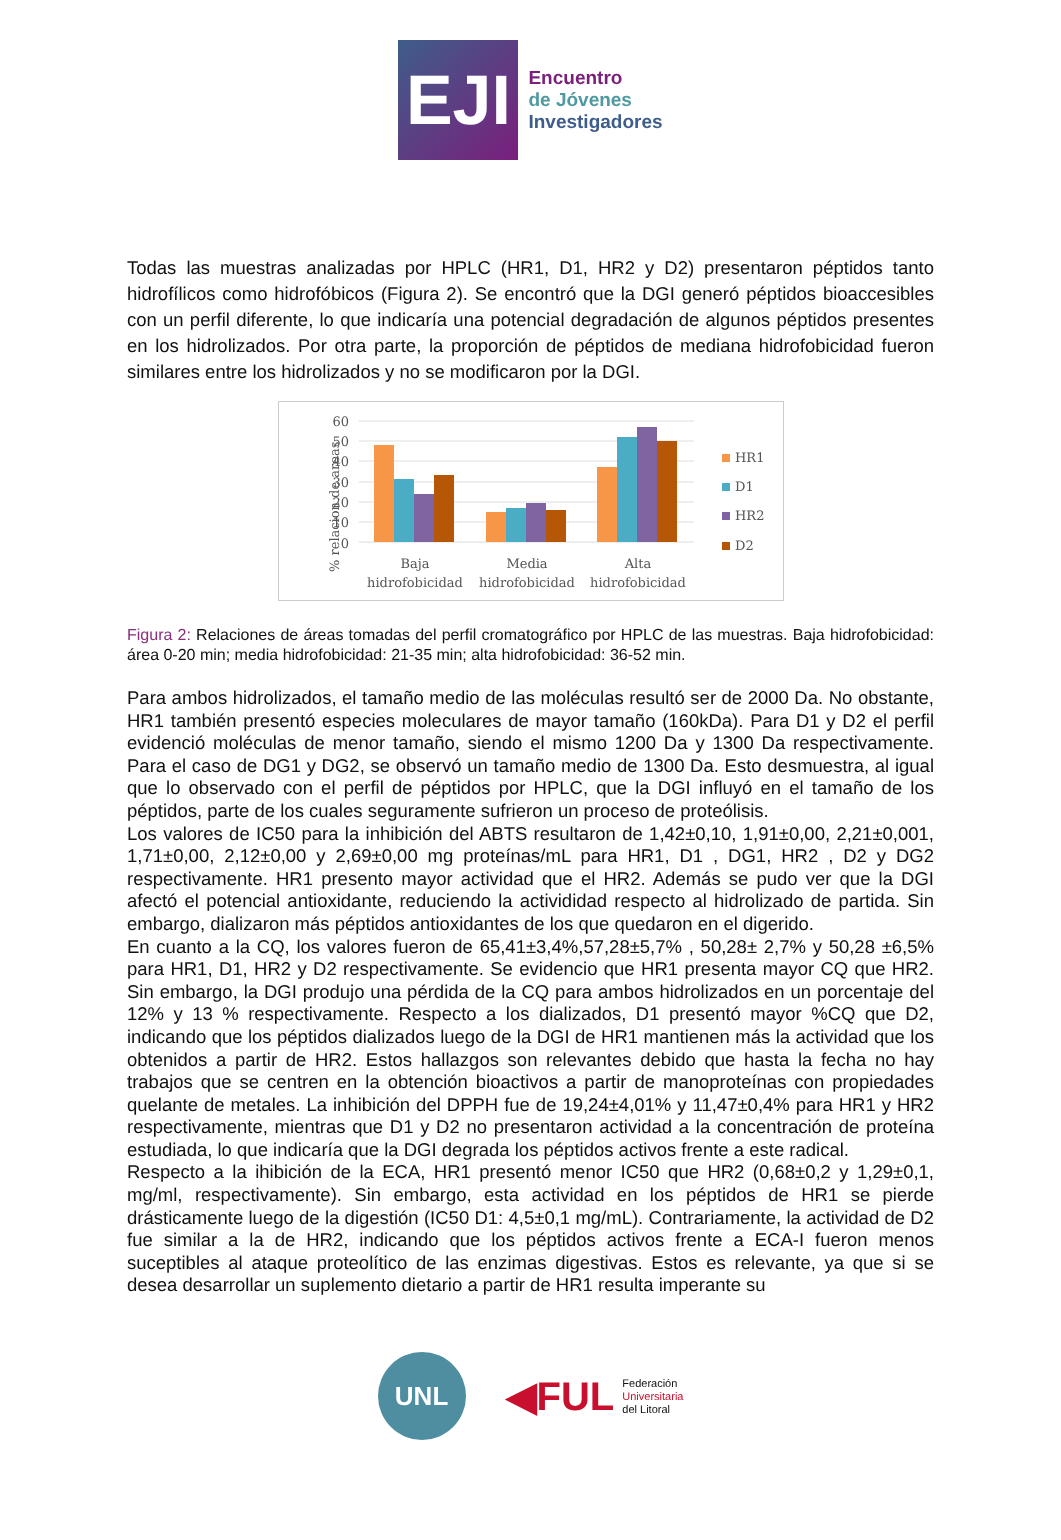EJI
Encuentro
de Jóvenes
Investigadores
Todas las muestras analizadas por HPLC (HR1, D1, HR2 y D2) presentaron péptidos tanto hidrofílicos como hidrofóbicos (Figura 2). Se encontró que la DGI generó péptidos bioaccesibles con un perfil diferente, lo que indicaría una potencial degradación de algunos péptidos presentes en los hidrolizados. Por otra parte, la proporción de péptidos de mediana hidrofobicidad fueron similares entre los hidrolizados y no se modificaron por la DGI.
% relacion de areas
60
50
40
30
20
10
0
Baja
hidrofobicidad
Media
hidrofobicidad
Alta
hidrofobicidad
HR1
D1
HR2
D2
Figura 2: Relaciones de áreas tomadas del perfil cromatográfico por HPLC de las muestras. Baja hidrofobicidad: área 0-20 min; media hidrofobicidad: 21-35 min; alta hidrofobicidad: 36-52 min.
Para ambos hidrolizados, el tamaño medio de las moléculas resultó ser de 2000 Da. No obstante, HR1 también presentó especies moleculares de mayor tamaño (160kDa). Para D1 y D2 el perfil evidenció moléculas de menor tamaño, siendo el mismo 1200 Da y 1300 Da respectivamente. Para el caso de DG1 y DG2, se observó un tamaño medio de 1300 Da. Esto desmuestra, al igual que lo observado con el perfil de péptidos por HPLC, que la DGI influyó en el tamaño de los péptidos, parte de los cuales seguramente sufrieron un proceso de proteólisis.
Los valores de IC50 para la inhibición del ABTS resultaron de 1,42±0,10, 1,91±0,00, 2,21±0,001, 1,71±0,00, 2,12±0,00 y 2,69±0,00 mg proteínas/mL para HR1, D1 , DG1, HR2 , D2 y DG2 respectivamente. HR1 presento mayor actividad que el HR2. Además se pudo ver que la DGI afectó el potencial antioxidante, reduciendo la activididad respecto al hidrolizado de partida. Sin embargo, dializaron más péptidos antioxidantes de los que quedaron en el digerido.
En cuanto a la CQ, los valores fueron de 65,41±3,4%,57,28±5,7% , 50,28± 2,7% y 50,28 ±6,5% para HR1, D1, HR2 y D2 respectivamente. Se evidencio que HR1 presenta mayor CQ que HR2. Sin embargo, la DGI produjo una pérdida de la CQ para ambos hidrolizados en un porcentaje del 12% y 13 % respectivamente. Respecto a los dializados, D1 presentó mayor %CQ que D2, indicando que los péptidos dializados luego de la DGI de HR1 mantienen más la actividad que los obtenidos a partir de HR2. Estos hallazgos son relevantes debido que hasta la fecha no hay trabajos que se centren en la obtención bioactivos a partir de manoproteínas con propiedades quelante de metales. La inhibición del DPPH fue de 19,24±4,01% y 11,47±0,4% para HR1 y HR2 respectivamente, mientras que D1 y D2 no presentaron actividad a la concentración de proteína estudiada, lo que indicaría que la DGI degrada los péptidos activos frente a este radical.
Respecto a la ihibición de la ECA, HR1 presentó menor IC50 que HR2 (0,68±0,2 y 1,29±0,1, mg/ml, respectivamente). Sin embargo, esta actividad en los péptidos de HR1 se pierde drásticamente luego de la digestión (IC50 D1: 4,5±0,1 mg/mL). Contrariamente, la actividad de D2 fue similar a la de HR2, indicando que los péptidos activos frente a ECA-I fueron menos suceptibles al ataque proteolítico de las enzimas digestivas. Estos es relevante, ya que si se desea desarrollar un suplemento dietario a partir de HR1 resulta imperante su
UNL
◀FUL
Federación
Universitaria
del Litoral